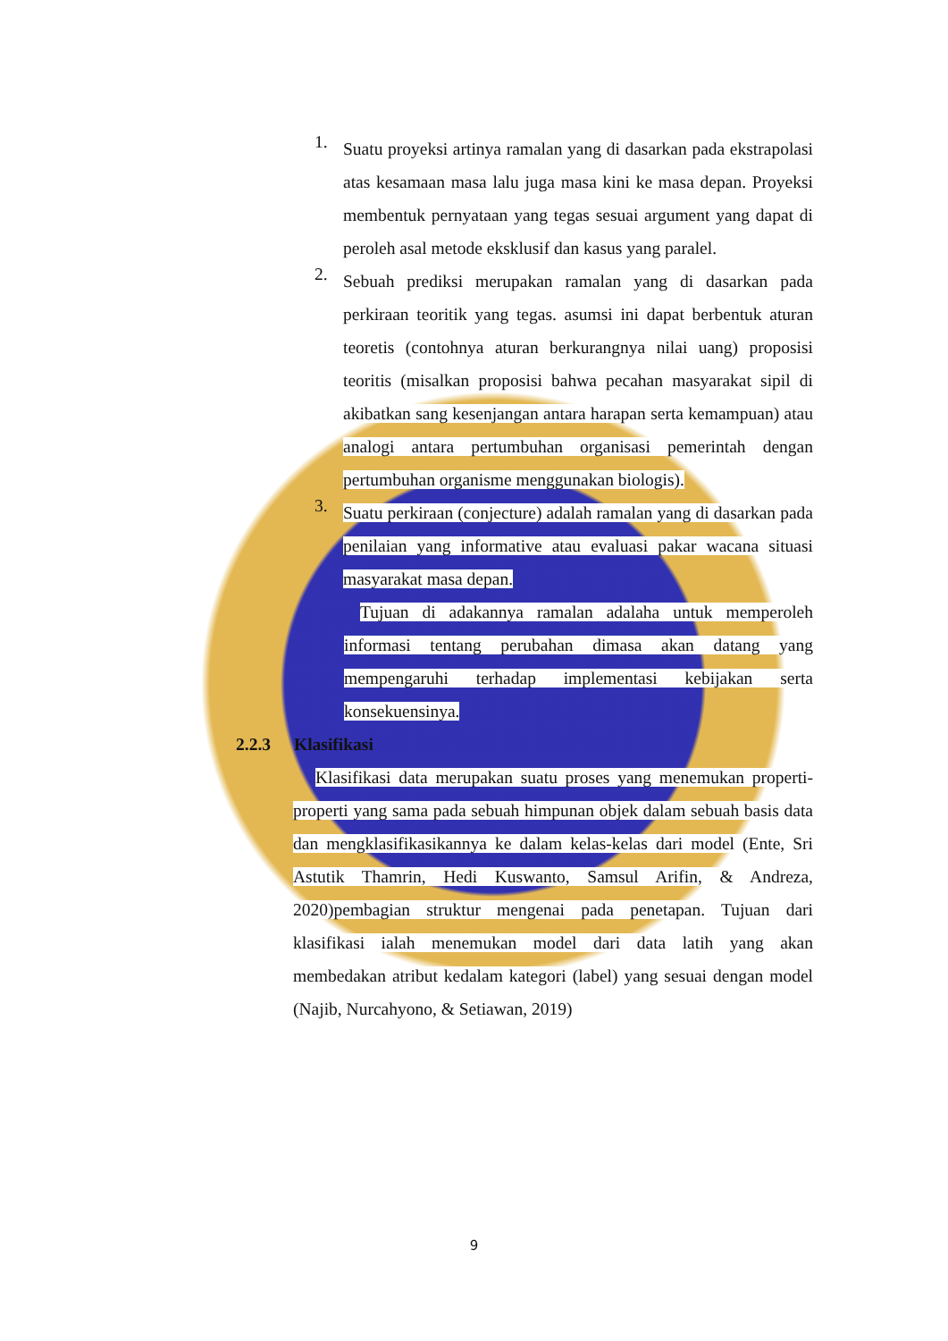1.
Suatu proyeksi artinya ramalan yang di dasarkan pada ekstrapolasi atas kesamaan masa lalu juga masa kini ke masa depan. Proyeksi membentuk pernyataan yang tegas sesuai argument yang dapat di peroleh asal metode eksklusif dan kasus yang paralel.
2.
Sebuah prediksi merupakan ramalan yang di dasarkan pada perkiraan teoritik yang tegas. asumsi ini dapat berbentuk aturan teoretis (contohnya aturan berkurangnya nilai uang) proposisi teoritis (misalkan proposisi bahwa pecahan masyarakat sipil di akibatkan sang kesenjangan antara harapan serta kemampuan) atau analogi antara pertumbuhan organisasi pemerintah dengan pertumbuhan organisme menggunakan biologis).
3.
Suatu perkiraan (conjecture) adalah ramalan yang di dasarkan pada penilaian yang informative atau evaluasi pakar wacana situasi masyarakat masa depan.
Tujuan di adakannya ramalan adalaha untuk memperoleh informasi tentang perubahan dimasa akan datang yang mempengaruhi terhadap implementasi kebijakan serta konsekuensinya.
2.2.3 Klasifikasi
Klasifikasi data merupakan suatu proses yang menemukan properti-properti yang sama pada sebuah himpunan objek dalam sebuah basis data dan mengklasifikasikannya ke dalam kelas-kelas dari model (Ente, Sri Astutik Thamrin, Hedi Kuswanto, Samsul Arifin, & Andreza, 2020)pembagian struktur mengenai pada penetapan. Tujuan dari klasifikasi ialah menemukan model dari data latih yang akan membedakan atribut kedalam kategori (label) yang sesuai dengan model (Najib, Nurcahyono, & Setiawan, 2019)
9